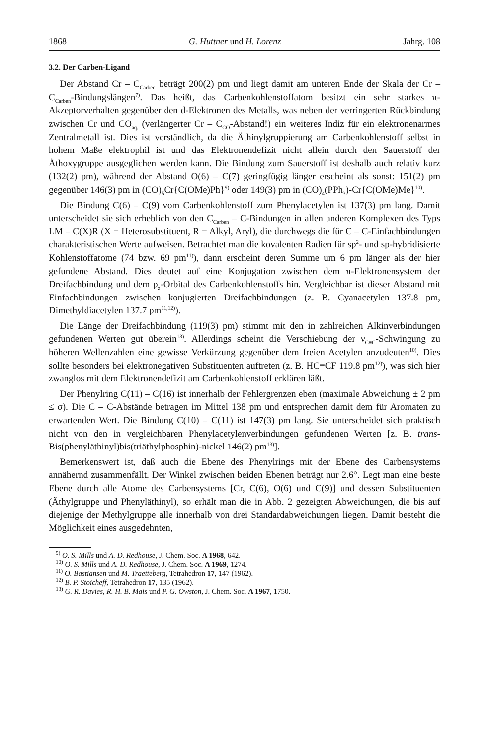1868 G. Huttner und H. Lorenz Jahrg. 108
3.2. Der Carben-Ligand
Der Abstand Cr – C<sub>Carben</sub> beträgt 200(2) pm und liegt damit am unteren Ende der Skala der Cr – C<sub>Carben</sub>-Bindungslängen<sup>7)</sup>. Das heißt, das Carbenkohlenstoffatom besitzt ein sehr starkes π-Akzeptorverhalten gegenüber den d-Elektronen des Metalls, was neben der verringerten Rückbindung zwischen Cr und CO<sub>äq.</sub> (verlängerter Cr – C<sub>CO</sub>-Abstand!) ein weiteres Indiz für ein elektronenarmes Zentralmetall ist. Dies ist verständlich, da die Äthinylgruppierung am Carbenkohlenstoff selbst in hohem Maße elektrophil ist und das Elektronendefizit nicht allein durch den Sauerstoff der Äthoxygruppe ausgeglichen werden kann. Die Bindung zum Sauerstoff ist deshalb auch relativ kurz (132(2) pm), während der Abstand O(6) – C(7) geringfügig länger erscheint als sonst: 151(2) pm gegenüber 146(3) pm in (CO)<sub>5</sub>Cr{C(OMe)Ph}<sup>9)</sup> oder 149(3) pm in (CO)<sub>4</sub>(PPh<sub>3</sub>)-Cr{C(OMe)Me}<sup>10)</sup>.
Die Bindung C(6) – C(9) vom Carbenkohlenstoff zum Phenylacetylen ist 137(3) pm lang. Damit unterscheidet sie sich erheblich von den C<sub>Carben</sub> – C-Bindungen in allen anderen Komplexen des Typs LM – C(X)R (X = Heterosubstituent, R = Alkyl, Aryl), die durchwegs die für C – C-Einfachbindungen charakteristischen Werte aufweisen. Betrachtet man die kovalenten Radien für sp<sup>2</sup>- und sp-hybridisierte Kohlenstoffatome (74 bzw. 69 pm<sup>11)</sup>), dann erscheint deren Summe um 6 pm länger als der hier gefundene Abstand. Dies deutet auf eine Konjugation zwischen dem π-Elektronensystem der Dreifachbindung und dem p<sub>z</sub>-Orbital des Carbenkohlenstoffs hin. Vergleichbar ist dieser Abstand mit Einfachbindungen zwischen konjugierten Dreifachbindungen (z. B. Cyanacetylen 137.8 pm, Dimethyldiacetylen 137.7 pm<sup>11,12)</sup>).
Die Länge der Dreifachbindung (119(3) pm) stimmt mit den in zahlreichen Alkinverbindungen gefundenen Werten gut überein<sup>13)</sup>. Allerdings scheint die Verschiebung der ν<sub>C≡C</sub>-Schwingung zu höheren Wellenzahlen eine gewisse Verkürzung gegenüber dem freien Acetylen anzudeuten<sup>10)</sup>. Dies sollte besonders bei elektronegativen Substituenten auftreten (z. B. HC≡CF 119.8 pm<sup>12)</sup>), was sich hier zwanglos mit dem Elektronendefizit am Carbenkohlenstoff erklären läßt.
Der Phenylring C(11) – C(16) ist innerhalb der Fehlergrenzen eben (maximale Abweichung ± 2 pm ≤ σ). Die C – C-Abstände betragen im Mittel 138 pm und entsprechen damit dem für Aromaten zu erwartenden Wert. Die Bindung C(10) – C(11) ist 147(3) pm lang. Sie unterscheidet sich praktisch nicht von den in vergleichbaren Phenylacetylenverbindungen gefundenen Werten [z. B. trans-Bis(phenyläthinyl)bis(triäthylphosphin)-nickel 146(2) pm<sup>13)</sup>].
Bemerkenswert ist, daß auch die Ebene des Phenylrings mit der Ebene des Carbensystems annähernd zusammenfällt. Der Winkel zwischen beiden Ebenen beträgt nur 2.6°. Legt man eine beste Ebene durch alle Atome des Carbensystems [Cr, C(6), O(6) und C(9)] und dessen Substituenten (Äthylgruppe und Phenyläthinyl), so erhält man die in Abb. 2 gezeigten Abweichungen, die bis auf diejenige der Methylgruppe alle innerhalb von drei Standardabweichungen liegen. Damit besteht die Möglichkeit eines ausgedehnten,
<sup>9)</sup> O. S. Mills und A. D. Redhouse, J. Chem. Soc. A 1968, 642.
<sup>10)</sup> O. S. Mills und A. D. Redhouse, J. Chem. Soc. A 1969, 1274.
<sup>11)</sup> O. Bastiansen und M. Traetteberg, Tetrahedron 17, 147 (1962).
<sup>12)</sup> B. P. Stoicheff, Tetrahedron 17, 135 (1962).
<sup>13)</sup> G. R. Davies, R. H. B. Mais und P. G. Owston, J. Chem. Soc. A 1967, 1750.